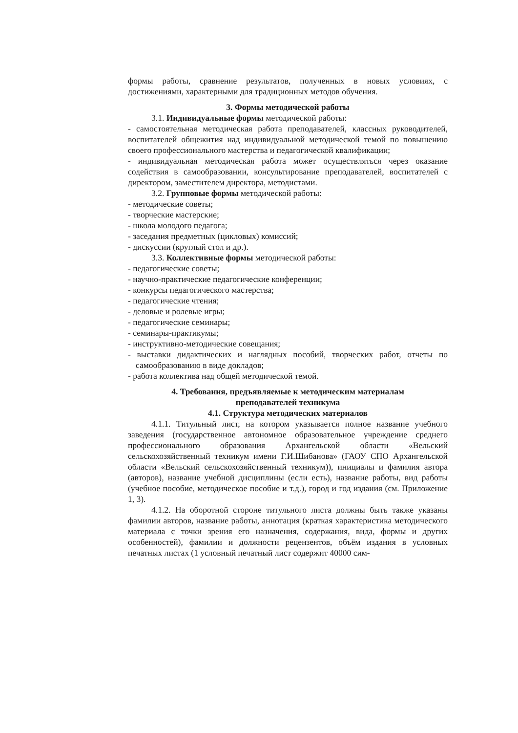формы работы, сравнение результатов, полученных в новых условиях, с достижениями, характерными для традиционных методов обучения.
3. Формы методической работы
3.1. Индивидуальные формы методической работы:
- самостоятельная методическая работа преподавателей, классных руководителей, воспитателей общежития над индивидуальной методической темой по повышению своего профессионального мастерства и педагогической квалификации;
- индивидуальная методическая работа может осуществляться через оказание содействия в самообразовании, консультирование преподавателей, воспитателей с директором, заместителем директора, методистами.
3.2. Групповые формы методической работы:
- методические советы;
- творческие мастерские;
- школа молодого педагога;
- заседания предметных (цикловых) комиссий;
- дискуссии (круглый стол и др.).
3.3. Коллективные формы методической работы:
- педагогические советы;
- научно-практические педагогические конференции;
- конкурсы педагогического мастерства;
- педагогические чтения;
- деловые и ролевые игры;
- педагогические семинары;
- семинары-практикумы;
- инструктивно-методические совещания;
- выставки дидактических и наглядных пособий, творческих работ, отчеты по самообразованию в виде докладов;
- работа коллектива над общей методической темой.
4. Требования, предъявляемые к методическим материалам
преподавателей техникума
4.1. Структура методических материалов
4.1.1. Титульный лист, на котором указывается полное название учебного заведения (государственное автономное образовательное учреждение среднего профессионального образования Архангельской области «Вельский сельскохозяйственный техникум имени Г.И.Шибанова» (ГАОУ СПО Архангельской области «Вельский сельскохозяйственный техникум)), инициалы и фамилия автора (авторов), название учебной дисциплины (если есть), название работы, вид работы (учебное пособие, методическое пособие и т.д.), город и год издания (см. Приложение 1, 3).
4.1.2. На оборотной стороне титульного листа должны быть также указаны фамилии авторов, название работы, аннотация (краткая характеристика методического материала с точки зрения его назначения, содержания, вида, формы и других особенностей), фамилии и должности рецензентов, объём издания в условных печатных листах (1 условный печатный лист содержит 40000 сим-